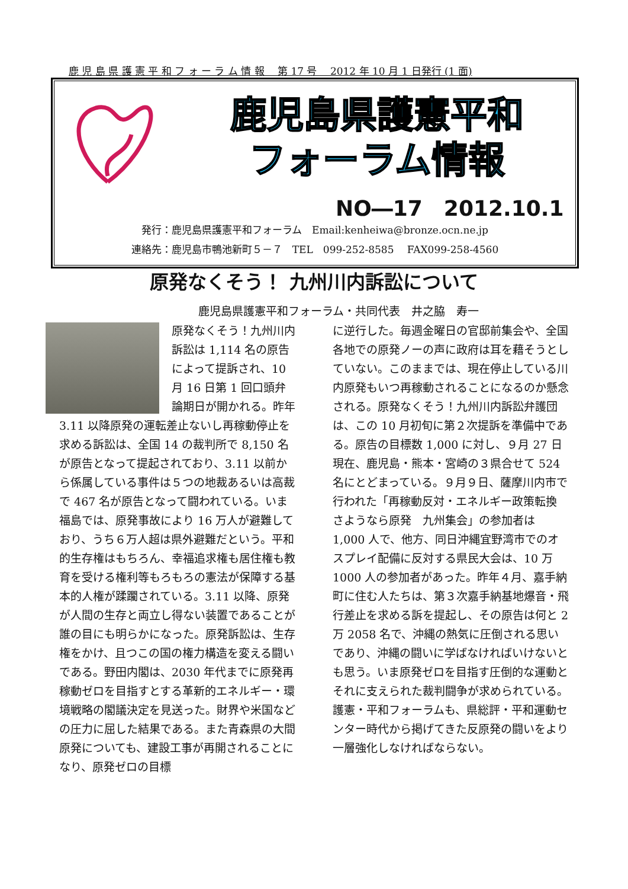鹿 児 島 県 護 憲 平 和 フ ォ ー ラ ム 情 報　 第 17 号　 2012 年 10 月 1 日発行 (1 面)
鹿児島県護憲平和
フォーラム情報
NO―17　2012.10.1
発行：鹿児島県護憲平和フォーラム　Email:kenheiwa@bronze.ocn.ne.jp
連絡先：鹿児島市鴨池新町５－７　TEL　099-252-8585　 FAX099-258-4560
原発なくそう！ 九州川内訴訟について
鹿児島県護憲平和フォーラム・共同代表　井之脇　寿一
原発なくそう！九州川内訴訟は 1,114 名の原告によって提訴され、10 月 16 日第 1 回口頭弁論期日が開かれる。昨年 3.11 以降原発の運転差止ないし再稼動停止を求める訴訟は、全国 14 の裁判所で 8,150 名が原告となって提起されており、3.11 以前から係属している事件は５つの地裁あるいは高裁で 467 名が原告となって闘われている。いま福島では、原発事故により 16 万人が避難しており、うち６万人超は県外避難だという。平和的生存権はもちろん、幸福追求権も居住権も教育を受ける権利等もろもろの憲法が保障する基本的人権が蹂躙されている。3.11 以降、原発が人間の生存と両立し得ない装置であることが誰の目にも明らかになった。原発訴訟は、生存権をかけ、且つこの国の権力構造を変える闘いである。野田内閣は、2030 年代までに原発再稼動ゼロを目指すとする革新的エネルギー・環境戦略の閣議決定を見送った。財界や米国などの圧力に屈した結果である。また青森県の大間原発についても、建設工事が再開されることになり、原発ゼロの目標
に逆行した。毎週金曜日の官邸前集会や、全国各地での原発ノーの声に政府は耳を藉そうとしていない。このままでは、現在停止している川内原発もいつ再稼動されることになるのか懸念される。原発なくそう！九州川内訴訟弁護団は、この 10 月初旬に第２次提訴を準備中である。原告の目標数 1,000 に対し、９月 27 日現在、鹿児島・熊本・宮崎の３県合せて 524 名にとどまっている。９月９日、薩摩川内市で行われた「再稼動反対・エネルギー政策転換 さようなら原発　九州集会」の参加者は 1,000 人で、他方、同日沖縄宜野湾市でのオスプレイ配備に反対する県民大会は、10 万 1000 人の参加者があった。昨年４月、嘉手納町に住む人たちは、第３次嘉手納基地爆音・飛行差止を求める訴を提起し、その原告は何と 2 万 2058 名で、沖縄の熱気に圧倒される思いであり、沖縄の闘いに学ばなければいけないとも思う。いま原発ゼロを目指す圧倒的な運動とそれに支えられた裁判闘争が求められている。護憲・平和フォーラムも、県総評・平和運動センター時代から掲げてきた反原発の闘いをより一層強化しなければならない。